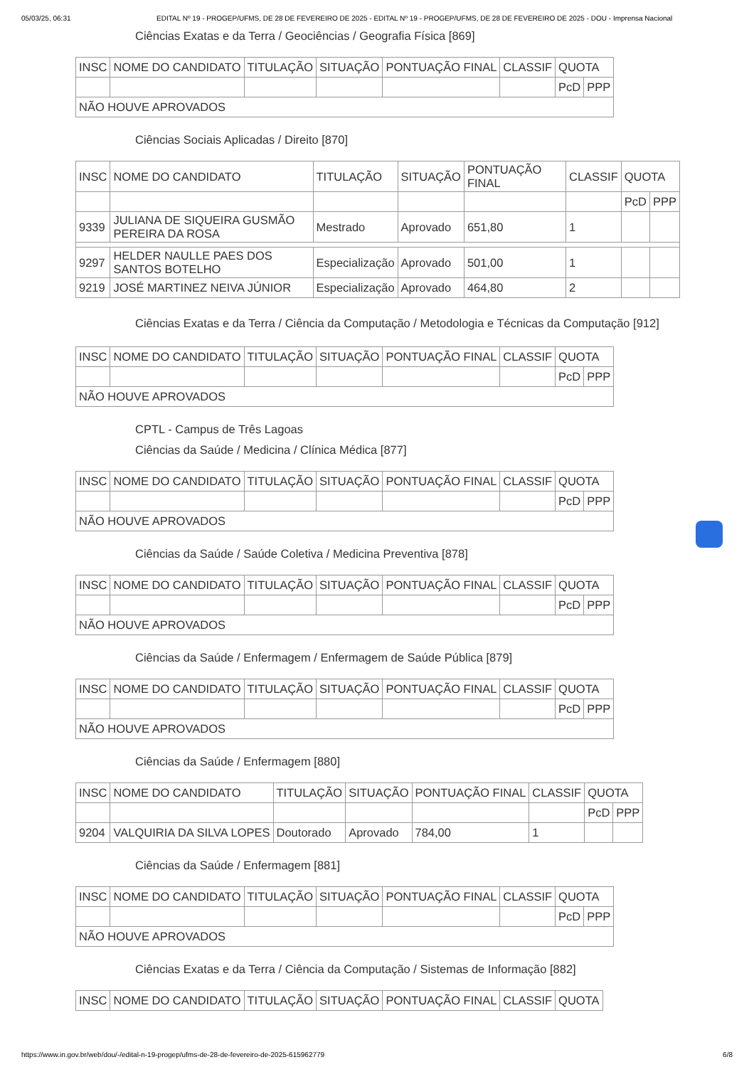05/03/25, 06:31 EDITAL Nº 19 - PROGEP/UFMS, DE 28 DE FEVEREIRO DE 2025 - EDITAL Nº 19 - PROGEP/UFMS, DE 28 DE FEVEREIRO DE 2025 - DOU - Imprensa Nacional
Ciências Exatas e da Terra / Geociências / Geografia Física [869]
| INSC | NOME DO CANDIDATO | TITULAÇÃO | SITUAÇÃO | PONTUAÇÃO FINAL | CLASSIF | QUOTA | |
| --- | --- | --- | --- | --- | --- | --- | --- |
| | | | | | | PcD | PPP |
| NÃO HOUVE APROVADOS | | | | | | | |
Ciências Sociais Aplicadas / Direito [870]
| INSC | NOME DO CANDIDATO | TITULAÇÃO | SITUAÇÃO | PONTUAÇÃO FINAL | CLASSIF | QUOTA | |
| --- | --- | --- | --- | --- | --- | --- | --- |
| | | | | | | PcD | PPP |
| 9339 | JULIANA DE SIQUEIRA GUSMÃO PEREIRA DA ROSA | Mestrado | Aprovado | 651,80 | 1 | | |
| 9297 | HELDER NAULLE PAES DOS SANTOS BOTELHO | Especialização | Aprovado | 501,00 | 1 | | |
| 9219 | JOSÉ MARTINEZ NEIVA JÚNIOR | Especialização | Aprovado | 464,80 | 2 | | |
Ciências Exatas e da Terra / Ciência da Computação / Metodologia e Técnicas da Computação [912]
| INSC | NOME DO CANDIDATO | TITULAÇÃO | SITUAÇÃO | PONTUAÇÃO FINAL | CLASSIF | QUOTA | |
| --- | --- | --- | --- | --- | --- | --- | --- |
| | | | | | | PcD | PPP |
| NÃO HOUVE APROVADOS | | | | | | | |
CPTL - Campus de Três Lagoas
Ciências da Saúde / Medicina / Clínica Médica [877]
| INSC | NOME DO CANDIDATO | TITULAÇÃO | SITUAÇÃO | PONTUAÇÃO FINAL | CLASSIF | QUOTA | |
| --- | --- | --- | --- | --- | --- | --- | --- |
| | | | | | | PcD | PPP |
| NÃO HOUVE APROVADOS | | | | | | | |
Ciências da Saúde / Saúde Coletiva / Medicina Preventiva [878]
| INSC | NOME DO CANDIDATO | TITULAÇÃO | SITUAÇÃO | PONTUAÇÃO FINAL | CLASSIF | QUOTA | |
| --- | --- | --- | --- | --- | --- | --- | --- |
| | | | | | | PcD | PPP |
| NÃO HOUVE APROVADOS | | | | | | | |
Ciências da Saúde / Enfermagem / Enfermagem de Saúde Pública [879]
| INSC | NOME DO CANDIDATO | TITULAÇÃO | SITUAÇÃO | PONTUAÇÃO FINAL | CLASSIF | QUOTA | |
| --- | --- | --- | --- | --- | --- | --- | --- |
| | | | | | | PcD | PPP |
| NÃO HOUVE APROVADOS | | | | | | | |
Ciências da Saúde / Enfermagem [880]
| INSC | NOME DO CANDIDATO | TITULAÇÃO | SITUAÇÃO | PONTUAÇÃO FINAL | CLASSIF | QUOTA | |
| --- | --- | --- | --- | --- | --- | --- | --- |
| | | | | | | PcD | PPP |
| 9204 | VALQUIRIA DA SILVA LOPES | Doutorado | Aprovado | 784,00 | 1 | | |
Ciências da Saúde / Enfermagem [881]
| INSC | NOME DO CANDIDATO | TITULAÇÃO | SITUAÇÃO | PONTUAÇÃO FINAL | CLASSIF | QUOTA | |
| --- | --- | --- | --- | --- | --- | --- | --- |
| | | | | | | PcD | PPP |
| NÃO HOUVE APROVADOS | | | | | | | |
Ciências Exatas e da Terra / Ciência da Computação / Sistemas de Informação [882]
| INSC | NOME DO CANDIDATO | TITULAÇÃO | SITUAÇÃO | PONTUAÇÃO FINAL | CLASSIF | QUOTA |
| --- | --- | --- | --- | --- | --- | --- |
https://www.in.gov.br/web/dou/-/edital-n-19-progep/ufms-de-28-de-fevereiro-de-2025-615962779 6/8